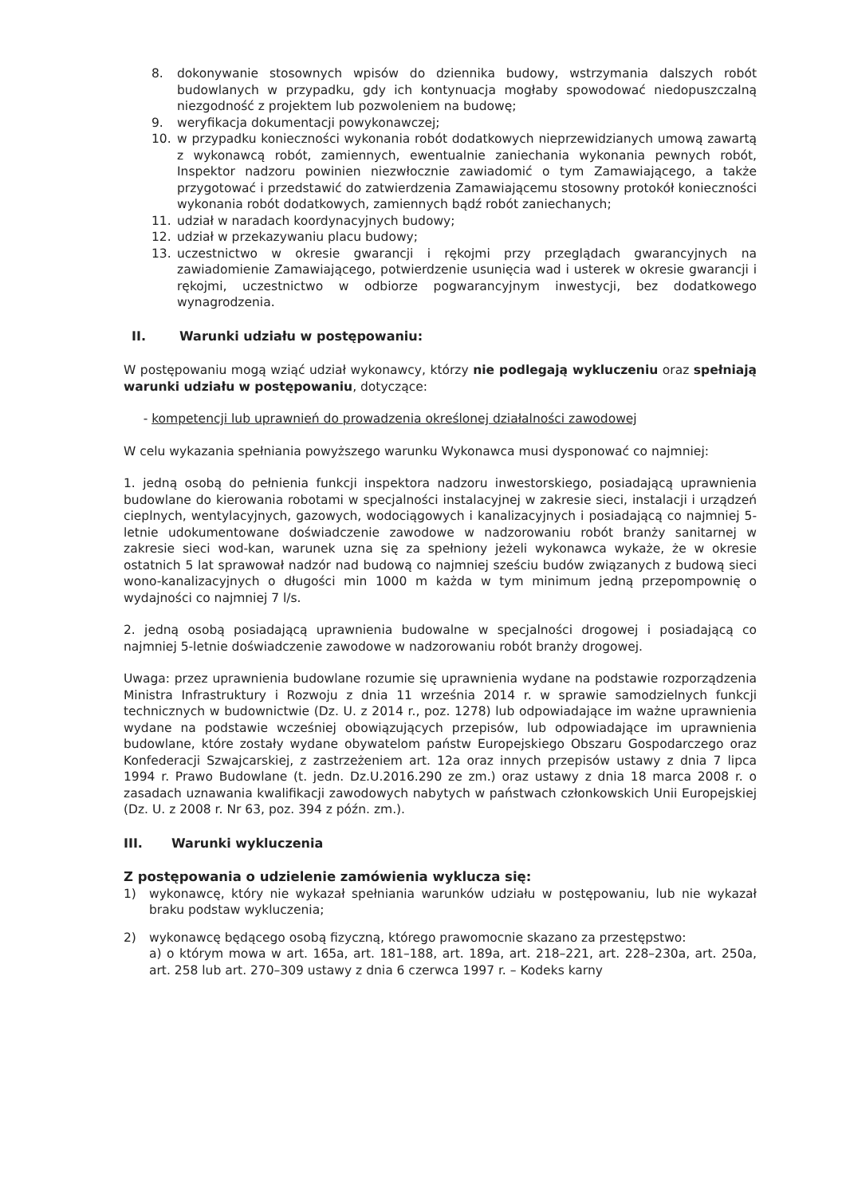8. dokonywanie stosownych wpisów do dziennika budowy, wstrzymania dalszych robót budowlanych w przypadku, gdy ich kontynuacja mogłaby spowodować niedopuszczalną niezgodność z projektem lub pozwoleniem na budowę;
9. weryfikacja dokumentacji powykonawczej;
10. w przypadku konieczności wykonania robót dodatkowych nieprzewidzianych umową zawartą z wykonawcą robót, zamiennych, ewentualnie zaniechania wykonania pewnych robót, Inspektor nadzoru powinien niezwłocznie zawiadomić o tym Zamawiającego, a także przygotować i przedstawić do zatwierdzenia Zamawiającemu stosowny protokół konieczności wykonania robót dodatkowych, zamiennych bądź robót zaniechanych;
11. udział w naradach koordynacyjnych budowy;
12. udział w przekazywaniu placu budowy;
13. uczestnictwo w okresie gwarancji i rękojmi przy przeglądach gwarancyjnych na zawiadomienie Zamawiającego, potwierdzenie usunięcia wad i usterek w okresie gwarancji i rękojmi, uczestnictwo w odbiorze pogwarancyjnym inwestycji, bez dodatkowego wynagrodzenia.
II. Warunki udziału w postępowaniu:
W postępowaniu mogą wziąć udział wykonawcy, którzy nie podlegają wykluczeniu oraz spełniają warunki udziału w postępowaniu, dotyczące:
- kompetencji lub uprawnień do prowadzenia określonej działalności zawodowej
W celu wykazania spełniania powyższego warunku Wykonawca musi dysponować co najmniej:
1. jedną osobą do pełnienia funkcji inspektora nadzoru inwestorskiego, posiadającą uprawnienia budowlane do kierowania robotami w specjalności instalacyjnej w zakresie sieci, instalacji i urządzeń cieplnych, wentylacyjnych, gazowych, wodociągowych i kanalizacyjnych i posiadającą co najmniej 5-letnie udokumentowane doświadczenie zawodowe w nadzorowaniu robót branży sanitarnej w zakresie sieci wod-kan, warunek uzna się za spełniony jeżeli wykonawca wykaże, że w okresie ostatnich 5 lat sprawował nadzór nad budową co najmniej sześciu budów związanych z budową sieci wono-kanalizacyjnych o długości min 1000 m każda w tym minimum jedną przepompownię o wydajności co najmniej 7 l/s.
2. jedną osobą posiadającą uprawnienia budowalne w specjalności drogowej i posiadającą co najmniej 5-letnie doświadczenie zawodowe w nadzorowaniu robót branży drogowej.
Uwaga: przez uprawnienia budowlane rozumie się uprawnienia wydane na podstawie rozporządzenia Ministra Infrastruktury i Rozwoju z dnia 11 września 2014 r. w sprawie samodzielnych funkcji technicznych w budownictwie (Dz. U. z 2014 r., poz. 1278) lub odpowiadające im ważne uprawnienia wydane na podstawie wcześniej obowiązujących przepisów, lub odpowiadające im uprawnienia budowlane, które zostały wydane obywatelom państw Europejskiego Obszaru Gospodarczego oraz Konfederacji Szwajcarskiej, z zastrzeżeniem art. 12a oraz innych przepisów ustawy z dnia 7 lipca 1994 r. Prawo Budowlane (t. jedn. Dz.U.2016.290 ze zm.) oraz ustawy z dnia 18 marca 2008 r. o zasadach uznawania kwalifikacji zawodowych nabytych w państwach członkowskich Unii Europejskiej (Dz. U. z 2008 r. Nr 63, poz. 394 z późn. zm.).
III. Warunki wykluczenia
Z postępowania o udzielenie zamówienia wyklucza się:
1) wykonawcę, który nie wykazał spełniania warunków udziału w postępowaniu, lub nie wykazał braku podstaw wykluczenia;
2) wykonawcę będącego osobą fizyczną, którego prawomocnie skazano za przestępstwo:
a) o którym mowa w art. 165a, art. 181–188, art. 189a, art. 218–221, art. 228–230a, art. 250a, art. 258 lub art. 270–309 ustawy z dnia 6 czerwca 1997 r. – Kodeks karny